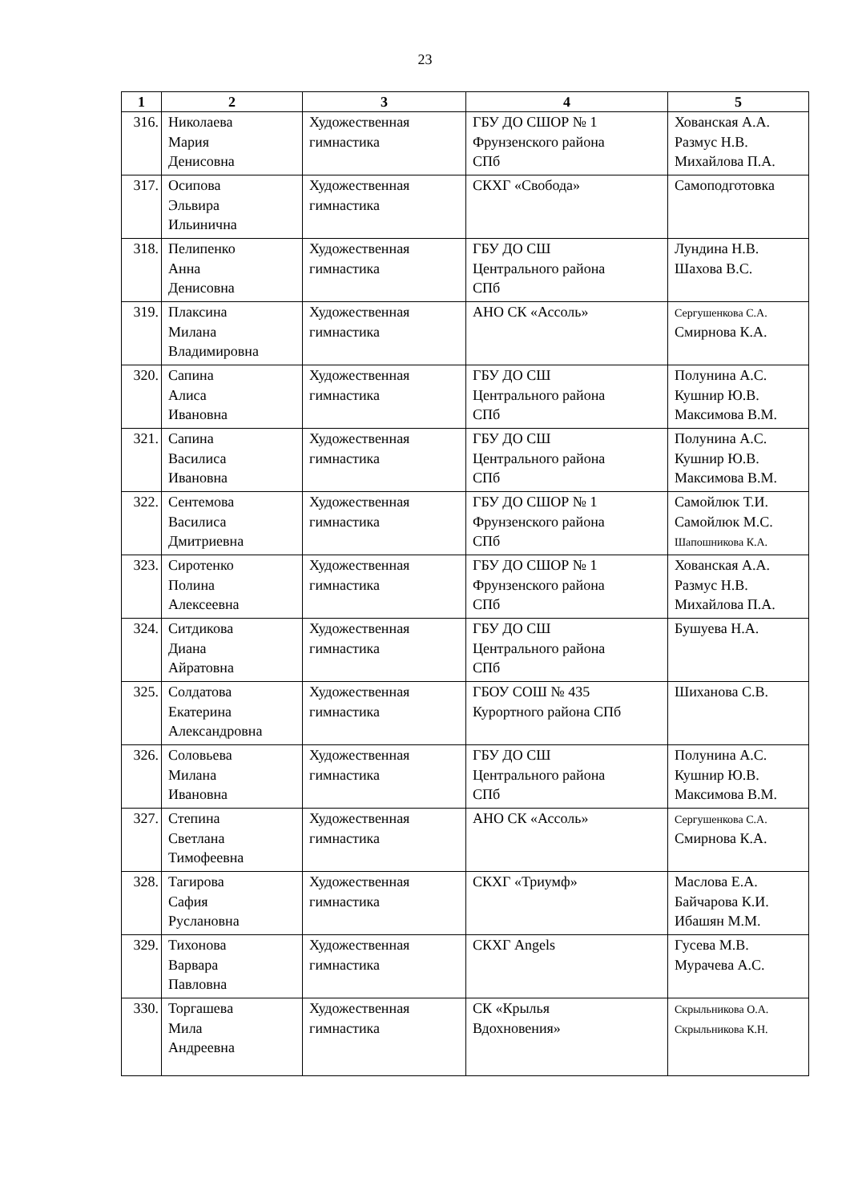23
| 1 | 2 | 3 | 4 | 5 |
| --- | --- | --- | --- | --- |
| 316. | Николаева Мария Денисовна | Художественная гимнастика | ГБУ ДО СШОР № 1 Фрунзенского района СПб | Хованская А.А. Размус Н.В. Михайлова П.А. |
| 317. | Осипова Эльвира Ильинична | Художественная гимнастика | СКХГ «Свобода» | Самоподготовка |
| 318. | Пелипенко Анна Денисовна | Художественная гимнастика | ГБУ ДО СШ Центрального района СПб | Лундина Н.В. Шахова В.С. |
| 319. | Плаксина Милана Владимировна | Художественная гимнастика | АНО СК «Ассоль» | Сергушенкова С.А. Смирнова К.А. |
| 320. | Сапина Алиса Ивановна | Художественная гимнастика | ГБУ ДО СШ Центрального района СПб | Полунина А.С. Кушнир Ю.В. Максимова В.М. |
| 321. | Сапина Василиса Ивановна | Художественная гимнастика | ГБУ ДО СШ Центрального района СПб | Полунина А.С. Кушнир Ю.В. Максимова В.М. |
| 322. | Сентемова Василиса Дмитриевна | Художественная гимнастика | ГБУ ДО СШОР № 1 Фрунзенского района СПб | Самойлюк Т.И. Самойлюк М.С. Шапошникова К.А. |
| 323. | Сиротенко Полина Алексеевна | Художественная гимнастика | ГБУ ДО СШОР № 1 Фрунзенского района СПб | Хованская А.А. Размус Н.В. Михайлова П.А. |
| 324. | Ситдикова Диана Айратовна | Художественная гимнастика | ГБУ ДО СШ Центрального района СПб | Бушуева Н.А. |
| 325. | Солдатова Екатерина Александровна | Художественная гимнастика | ГБОУ СОШ № 435 Курортного района СПб | Шиханова С.В. |
| 326. | Соловьева Милана Ивановна | Художественная гимнастика | ГБУ ДО СШ Центрального района СПб | Полунина А.С. Кушнир Ю.В. Максимова В.М. |
| 327. | Степина Светлана Тимофеевна | Художественная гимнастика | АНО СК «Ассоль» | Сергушенкова С.А. Смирнова К.А. |
| 328. | Тагирова Сафия Руслановна | Художественная гимнастика | СКХГ «Триумф» | Маслова Е.А. Байчарова К.И. Ибашян М.М. |
| 329. | Тихонова Варвара Павловна | Художественная гимнастика | СКХГ Angels | Гусева М.В. Мурачева А.С. |
| 330. | Торгашева Мила Андреевна | Художественная гимнастика | СК «Крылья Вдохновения» | Скрыльникова О.А. Скрыльникова К.Н. |